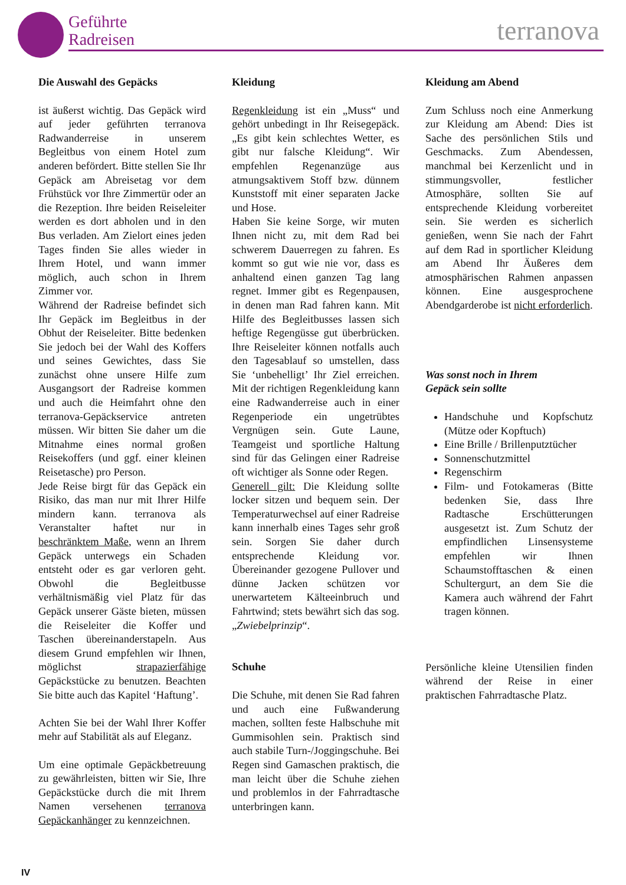Geführte
Radreisen
terranova
Die Auswahl des Gepäcks
ist äußerst wichtig. Das Gepäck wird auf jeder geführten terranova Radwanderreise in unserem Begleitbus von einem Hotel zum anderen befördert. Bitte stellen Sie Ihr Gepäck am Abreisetag vor dem Frühstück vor Ihre Zimmertür oder an die Rezeption. Ihre beiden Reiseleiter werden es dort abholen und in den Bus verladen. Am Zielort eines jeden Tages finden Sie alles wieder in Ihrem Hotel, und wann immer möglich, auch schon in Ihrem Zimmer vor.
Während der Radreise befindet sich Ihr Gepäck im Begleitbus in der Obhut der Reiseleiter. Bitte bedenken Sie jedoch bei der Wahl des Koffers und seines Gewichtes, dass Sie zunächst ohne unsere Hilfe zum Ausgangsort der Radreise kommen und auch die Heimfahrt ohne den terranova-Gepäckservice antreten müssen. Wir bitten Sie daher um die Mitnahme eines normal großen Reisekoffers (und ggf. einer kleinen Reisetasche) pro Person.
Jede Reise birgt für das Gepäck ein Risiko, das man nur mit Ihrer Hilfe mindern kann. terranova als Veranstalter haftet nur in beschränktem Maße, wenn an Ihrem Gepäck unterwegs ein Schaden entsteht oder es gar verloren geht. Obwohl die Begleitbusse verhältnismäßig viel Platz für das Gepäck unserer Gäste bieten, müssen die Reiseleiter die Koffer und Taschen übereinanderstapeln. Aus diesem Grund empfehlen wir Ihnen, möglichst strapazierfähige Gepäckstücke zu benutzen. Beachten Sie bitte auch das Kapitel ‘Haftung’.
Achten Sie bei der Wahl Ihrer Koffer mehr auf Stabilität als auf Eleganz.
Um eine optimale Gepäckbetreuung zu gewährleisten, bitten wir Sie, Ihre Gepäckstücke durch die mit Ihrem Namen versehenen terranova Gepäckanhänger zu kennzeichnen.
Kleidung
Regenkleidung ist ein „Muss“ und gehört unbedingt in Ihr Reisegepäck. „Es gibt kein schlechtes Wetter, es gibt nur falsche Kleidung“. Wir empfehlen Regenanzüge aus atmungsaktivem Stoff bzw. dünnem Kunststoff mit einer separaten Jacke und Hose.
Haben Sie keine Sorge, wir muten Ihnen nicht zu, mit dem Rad bei schwerem Dauerregen zu fahren. Es kommt so gut wie nie vor, dass es anhaltend einen ganzen Tag lang regnet. Immer gibt es Regenpausen, in denen man Rad fahren kann. Mit Hilfe des Begleitbusses lassen sich heftige Regengüsse gut überbrücken. Ihre Reiseleiter können notfalls auch den Tagesablauf so umstellen, dass Sie ‘unbehelligt’ Ihr Ziel erreichen. Mit der richtigen Regenkleidung kann eine Radwanderreise auch in einer Regenperiode ein ungetrübtes Vergnügen sein. Gute Laune, Teamgeist und sportliche Haltung sind für das Gelingen einer Radreise oft wichtiger als Sonne oder Regen.
Generell gilt: Die Kleidung sollte locker sitzen und bequem sein. Der Temperaturwechsel auf einer Radreise kann innerhalb eines Tages sehr groß sein. Sorgen Sie daher durch entsprechende Kleidung vor. Übereinander gezogene Pullover und dünne Jacken schützen vor unerwartetem Kälteeinbruch und Fahrtwind; stets bewährt sich das sog. „Zwiebelprinzip“.
Schuhe
Die Schuhe, mit denen Sie Rad fahren und auch eine Fußwanderung machen, sollten feste Halbschuhe mit Gummisohlen sein. Praktisch sind auch stabile Turn-/Joggingschuhe. Bei Regen sind Gamaschen praktisch, die man leicht über die Schuhe ziehen und problemlos in der Fahrradtasche unterbringen kann.
Kleidung am Abend
Zum Schluss noch eine Anmerkung zur Kleidung am Abend: Dies ist Sache des persönlichen Stils und Geschmacks. Zum Abendessen, manchmal bei Kerzenlicht und in stimmungsvoller, festlicher Atmosphäre, sollten Sie auf entsprechende Kleidung vorbereitet sein. Sie werden es sicherlich genießen, wenn Sie nach der Fahrt auf dem Rad in sportlicher Kleidung am Abend Ihr Äußeres dem atmosphärischen Rahmen anpassen können. Eine ausgesprochene Abendgarderobe ist nicht erforderlich.
Was sonst noch in Ihrem
Gepäck sein sollte
Handschuhe und Kopfschutz (Mütze oder Kopftuch)
Eine Brille / Brillenputztücher
Sonnenschutzmittel
Regenschirm
Film- und Fotokameras (Bitte bedenken Sie, dass Ihre Radtasche Erschütterungen ausgesetzt ist. Zum Schutz der empfindlichen Linsensysteme empfehlen wir Ihnen Schaumstofftaschen & einen Schultergurt, an dem Sie die Kamera auch während der Fahrt tragen können.
Persönliche kleine Utensilien finden während der Reise in einer praktischen Fahrradtasche Platz.
IV